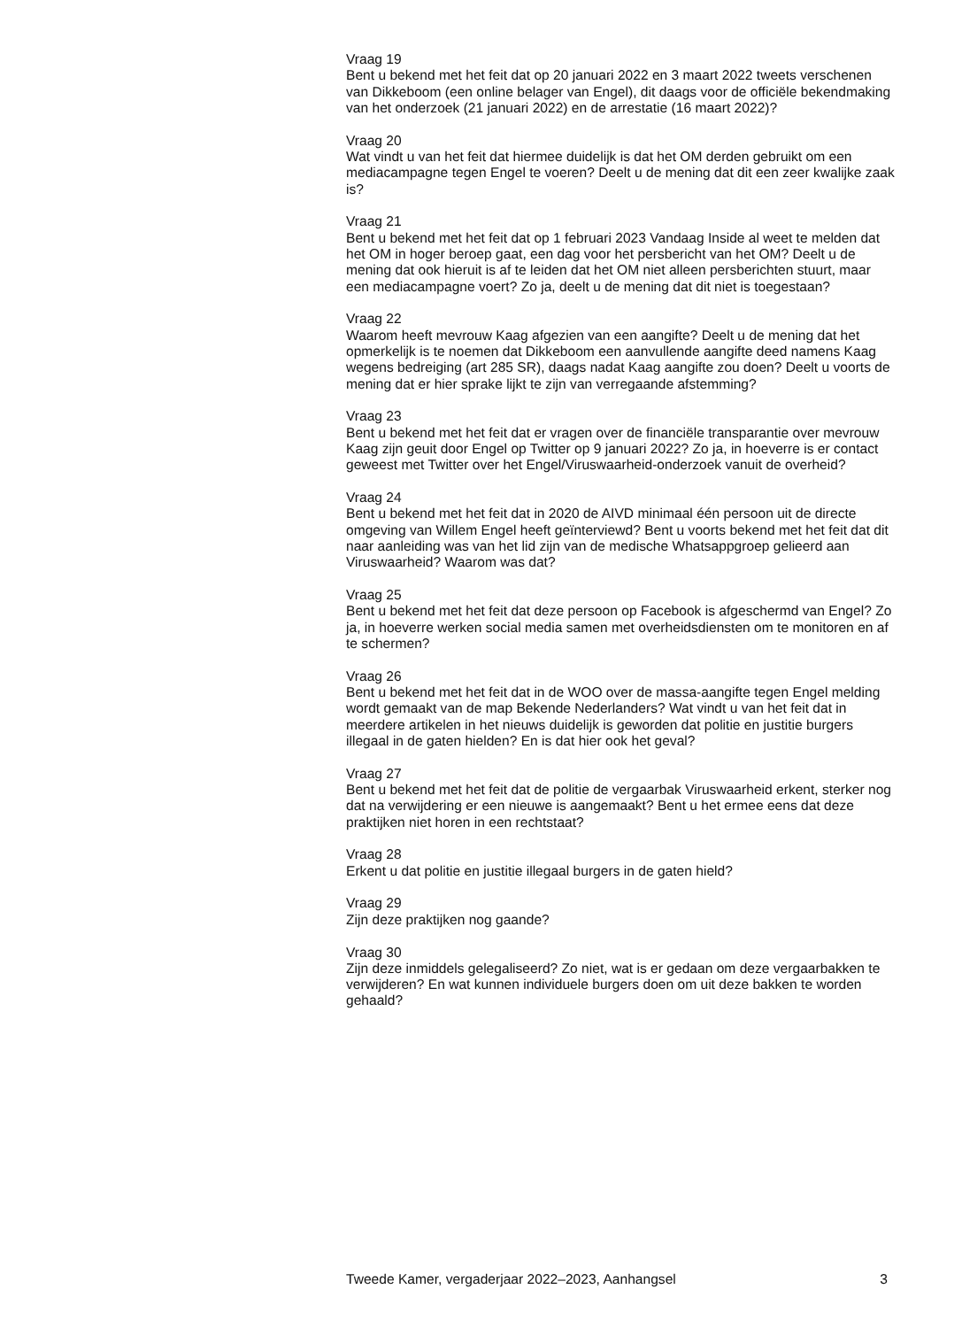Vraag 19
Bent u bekend met het feit dat op 20 januari 2022 en 3 maart 2022 tweets verschenen van Dikkeboom (een online belager van Engel), dit daags voor de officiële bekendmaking van het onderzoek (21 januari 2022) en de arrestatie (16 maart 2022)?
Vraag 20
Wat vindt u van het feit dat hiermee duidelijk is dat het OM derden gebruikt om een mediacampagne tegen Engel te voeren? Deelt u de mening dat dit een zeer kwalijke zaak is?
Vraag 21
Bent u bekend met het feit dat op 1 februari 2023 Vandaag Inside al weet te melden dat het OM in hoger beroep gaat, een dag voor het persbericht van het OM? Deelt u de mening dat ook hieruit is af te leiden dat het OM niet alleen persberichten stuurt, maar een mediacampagne voert? Zo ja, deelt u de mening dat dit niet is toegestaan?
Vraag 22
Waarom heeft mevrouw Kaag afgezien van een aangifte? Deelt u de mening dat het opmerkelijk is te noemen dat Dikkeboom een aanvullende aangifte deed namens Kaag wegens bedreiging (art 285 SR), daags nadat Kaag aangifte zou doen? Deelt u voorts de mening dat er hier sprake lijkt te zijn van verregaande afstemming?
Vraag 23
Bent u bekend met het feit dat er vragen over de financiële transparantie over mevrouw Kaag zijn geuit door Engel op Twitter op 9 januari 2022? Zo ja, in hoeverre is er contact geweest met Twitter over het Engel/Viruswaarheid-onderzoek vanuit de overheid?
Vraag 24
Bent u bekend met het feit dat in 2020 de AIVD minimaal één persoon uit de directe omgeving van Willem Engel heeft geïnterviewd? Bent u voorts bekend met het feit dat dit naar aanleiding was van het lid zijn van de medische Whatsappgroep gelieerd aan Viruswaarheid? Waarom was dat?
Vraag 25
Bent u bekend met het feit dat deze persoon op Facebook is afgeschermd van Engel? Zo ja, in hoeverre werken social media samen met overheidsdiensten om te monitoren en af te schermen?
Vraag 26
Bent u bekend met het feit dat in de WOO over de massa-aangifte tegen Engel melding wordt gemaakt van de map Bekende Nederlanders? Wat vindt u van het feit dat in meerdere artikelen in het nieuws duidelijk is geworden dat politie en justitie burgers illegaal in de gaten hielden? En is dat hier ook het geval?
Vraag 27
Bent u bekend met het feit dat de politie de vergaarbak Viruswaarheid erkent, sterker nog dat na verwijdering er een nieuwe is aangemaakt? Bent u het ermee eens dat deze praktijken niet horen in een rechtstaat?
Vraag 28
Erkent u dat politie en justitie illegaal burgers in de gaten hield?
Vraag 29
Zijn deze praktijken nog gaande?
Vraag 30
Zijn deze inmiddels gelegaliseerd? Zo niet, wat is er gedaan om deze vergaarbakken te verwijderen? En wat kunnen individuele burgers doen om uit deze bakken te worden gehaald?
Tweede Kamer, vergaderjaar 2022–2023, Aanhangsel 3